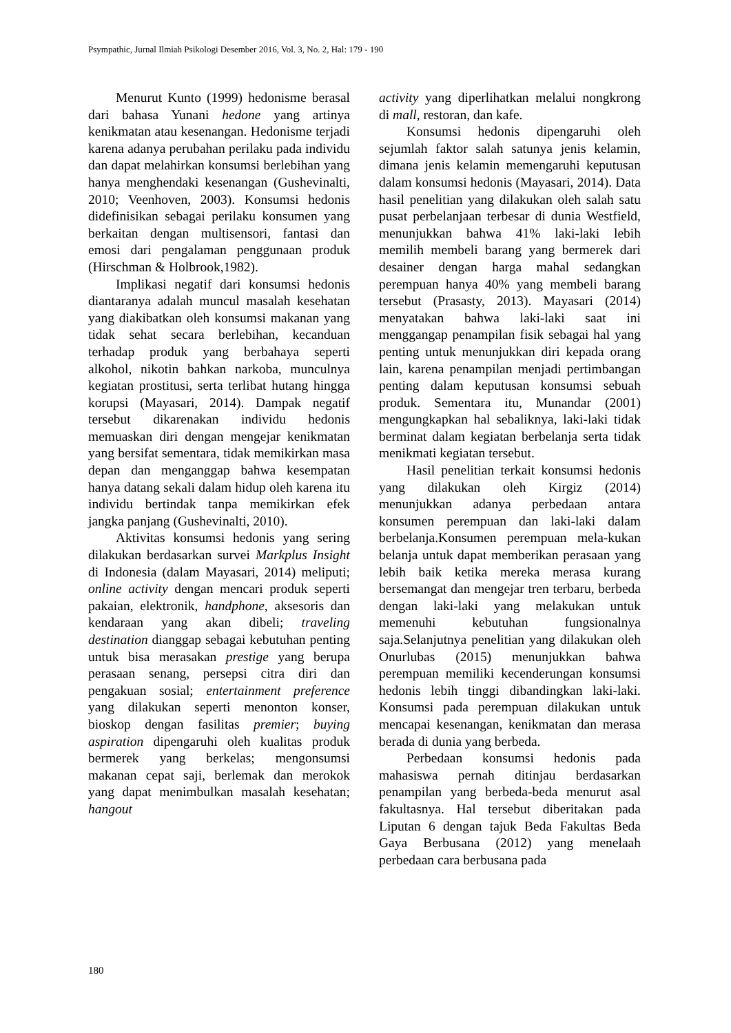Psympathic, Jurnal Ilmiah Psikologi Desember 2016, Vol. 3, No. 2, Hal: 179 - 190
Menurut Kunto (1999) hedonisme berasal dari bahasa Yunani hedone yang artinya kenikmatan atau kesenangan. Hedonisme terjadi karena adanya perubahan perilaku pada individu dan dapat melahirkan konsumsi berlebihan yang hanya menghendaki kesenangan (Gushevinalti, 2010; Veenhoven, 2003). Konsumsi hedonis didefinisikan sebagai perilaku konsumen yang berkaitan dengan multisensori, fantasi dan emosi dari pengalaman penggunaan produk (Hirschman & Holbrook,1982).
Implikasi negatif dari konsumsi hedonis diantaranya adalah muncul masalah kesehatan yang diakibatkan oleh konsumsi makanan yang tidak sehat secara berlebihan, kecanduan terhadap produk yang berbahaya seperti alkohol, nikotin bahkan narkoba, munculnya kegiatan prostitusi, serta terlibat hutang hingga korupsi (Mayasari, 2014). Dampak negatif tersebut dikarenakan individu hedonis memuaskan diri dengan mengejar kenikmatan yang bersifat sementara, tidak memikirkan masa depan dan menganggap bahwa kesempatan hanya datang sekali dalam hidup oleh karena itu individu bertindak tanpa memikirkan efek jangka panjang (Gushevinalti, 2010).
Aktivitas konsumsi hedonis yang sering dilakukan berdasarkan survei Markplus Insight di Indonesia (dalam Mayasari, 2014) meliputi; online activity dengan mencari produk seperti pakaian, elektronik, handphone, aksesoris dan kendaraan yang akan dibeli; traveling destination dianggap sebagai kebutuhan penting untuk bisa merasakan prestige yang berupa perasaan senang, persepsi citra diri dan pengakuan sosial; entertainment preference yang dilakukan seperti menonton konser, bioskop dengan fasilitas premier; buying aspiration dipengaruhi oleh kualitas produk bermerek yang berkelas; mengonsumsi makanan cepat saji, berlemak dan merokok yang dapat menimbulkan masalah kesehatan; hangout
activity yang diperlihatkan melalui nongkrong di mall, restoran, dan kafe.
Konsumsi hedonis dipengaruhi oleh sejumlah faktor salah satunya jenis kelamin, dimana jenis kelamin memengaruhi keputusan dalam konsumsi hedonis (Mayasari, 2014). Data hasil penelitian yang dilakukan oleh salah satu pusat perbelanjaan terbesar di dunia Westfield, menunjukkan bahwa 41% laki-laki lebih memilih membeli barang yang bermerek dari desainer dengan harga mahal sedangkan perempuan hanya 40% yang membeli barang tersebut (Prasasty, 2013). Mayasari (2014) menyatakan bahwa laki-laki saat ini menggangap penampilan fisik sebagai hal yang penting untuk menunjukkan diri kepada orang lain, karena penampilan menjadi pertimbangan penting dalam keputusan konsumsi sebuah produk. Sementara itu, Munandar (2001) mengungkapkan hal sebaliknya, laki-laki tidak berminat dalam kegiatan berbelanja serta tidak menikmati kegiatan tersebut.
Hasil penelitian terkait konsumsi hedonis yang dilakukan oleh Kirgiz (2014) menunjukkan adanya perbedaan antara konsumen perempuan dan laki-laki dalam berbelanja.Konsumen perempuan mela-kukan belanja untuk dapat memberikan perasaan yang lebih baik ketika mereka merasa kurang bersemangat dan mengejar tren terbaru, berbeda dengan laki-laki yang melakukan untuk memenuhi kebutuhan fungsionalnya saja.Selanjutnya penelitian yang dilakukan oleh Onurlubas (2015) menunjukkan bahwa perempuan memiliki kecenderungan konsumsi hedonis lebih tinggi dibandingkan laki-laki. Konsumsi pada perempuan dilakukan untuk mencapai kesenangan, kenikmatan dan merasa berada di dunia yang berbeda.
Perbedaan konsumsi hedonis pada mahasiswa pernah ditinjau berdasarkan penampilan yang berbeda-beda menurut asal fakultasnya. Hal tersebut diberitakan pada Liputan 6 dengan tajuk Beda Fakultas Beda Gaya Berbusana (2012) yang menelaah perbedaan cara berbusana pada
180